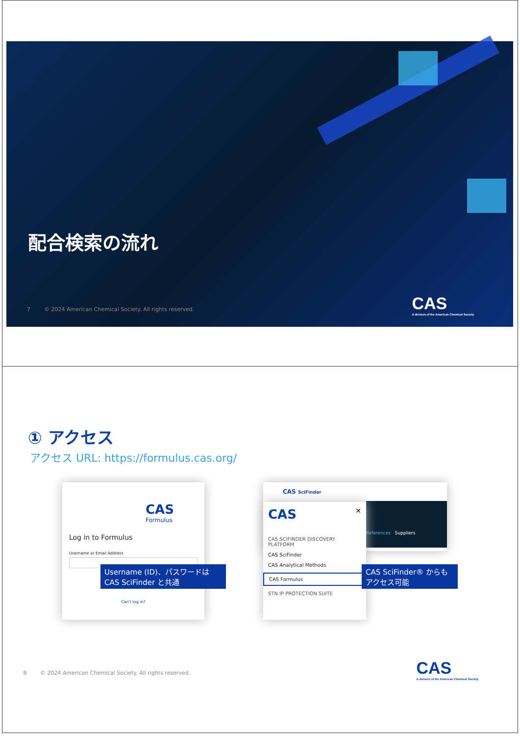配合検索の流れ
7 © 2024 American Chemical Society. All rights reserved.
CAS
A division of the American Chemical Society
① アクセス
アクセス URL: https://formulus.cas.org/
CAS
Formulus
Log in to Formulus
Username or Email Address
Can't log in?
CAS SciFinder
References Suppliers
CAS ✕
CAS SCIFINDER DISCOVERY PLATFORM
CAS SciFinder
CAS Analytical Methods
CAS Formulus
STN IP PROTECTION SUITE
Username (ID)、パスワードは
CAS SciFinder と共通
CAS SciFinder® からも
アクセス可能
8 © 2024 American Chemical Society. All rights reserved.
CAS
A division of the American Chemical Society